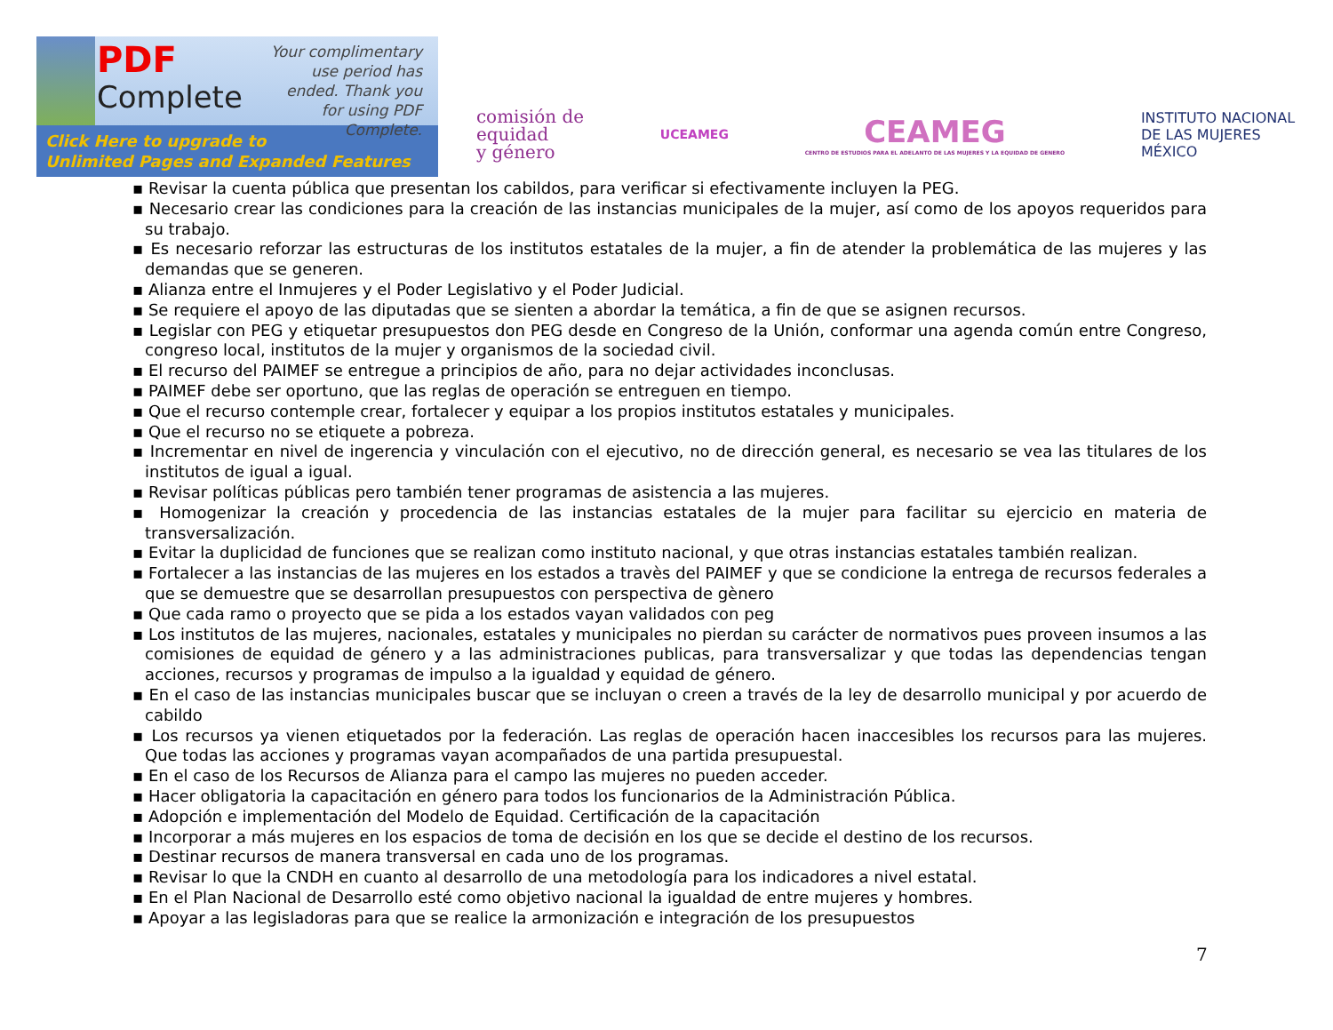PDF
Complete
Your complimentary use period has ended. Thank you for using PDF Complete.
Click Here to upgrade to
Unlimited Pages and Expanded Features
comisión de
equidad
y género
UCEAMEG
CEAMEG
CENTRO DE ESTUDIOS PARA EL ADELANTO DE LAS MUJERES Y LA EQUIDAD DE GENERO
INSTITUTO NACIONAL
DE LAS MUJERES
MÉXICO
▪ Revisar la cuenta pública que presentan los cabildos, para verificar si efectivamente incluyen la PEG.
▪ Necesario crear las condiciones para la creación de las instancias municipales de la mujer, así como de los apoyos requeridos para su trabajo.
▪ Es necesario reforzar las estructuras de los institutos estatales de la mujer, a fin de atender la problemática de las mujeres y las demandas que se generen.
▪ Alianza entre el Inmujeres y el Poder Legislativo y el Poder Judicial.
▪ Se requiere el apoyo de las diputadas que se sienten a abordar la temática, a fin de que se asignen recursos.
▪ Legislar con PEG y etiquetar presupuestos don PEG desde en Congreso de la Unión, conformar una agenda común entre Congreso, congreso local, institutos de la mujer y organismos de la sociedad civil.
▪ El recurso del PAIMEF se entregue a principios de año, para no dejar actividades inconclusas.
▪ PAIMEF debe ser oportuno, que las reglas de operación se entreguen en tiempo.
▪ Que el recurso contemple crear, fortalecer y equipar a los propios institutos estatales y municipales.
▪ Que el recurso no se etiquete a pobreza.
▪ Incrementar en nivel de ingerencia y vinculación con el ejecutivo, no de dirección general, es necesario se vea las titulares de los institutos de igual a igual.
▪ Revisar políticas públicas pero también tener programas de asistencia a las mujeres.
▪ Homogenizar la creación y procedencia de las instancias estatales de la mujer para facilitar su ejercicio en materia de transversalización.
▪ Evitar la duplicidad de funciones que se realizan como instituto nacional, y que otras instancias estatales también realizan.
▪ Fortalecer a las instancias de las mujeres en los estados a travès del PAIMEF y que se condicione la entrega de recursos federales a que se demuestre que se desarrollan presupuestos con perspectiva de gènero
▪ Que cada ramo o proyecto que se pida a los estados vayan validados con peg
▪ Los institutos de las mujeres, nacionales, estatales y municipales no pierdan su carácter de normativos pues proveen insumos a las comisiones de equidad de género y a las administraciones publicas, para transversalizar y que todas las dependencias tengan acciones, recursos y programas de impulso a la igualdad y equidad de género.
▪ En el caso de las instancias municipales buscar que se incluyan o creen a través de la ley de desarrollo municipal y por acuerdo de cabildo
▪ Los recursos ya vienen etiquetados por la federación. Las reglas de operación hacen inaccesibles los recursos para las mujeres. Que todas las acciones y programas vayan acompañados de una partida presupuestal.
▪ En el caso de los Recursos de Alianza para el campo las mujeres no pueden acceder.
▪ Hacer obligatoria la capacitación en género para todos los funcionarios de la Administración Pública.
▪ Adopción e implementación del Modelo de Equidad. Certificación de la capacitación
▪ Incorporar a más mujeres en los espacios de toma de decisión en los que se decide el destino de los recursos.
▪ Destinar recursos de manera transversal en cada uno de los programas.
▪ Revisar lo que la CNDH en cuanto al desarrollo de una metodología para los indicadores a nivel estatal.
▪ En el Plan Nacional de Desarrollo esté como objetivo nacional la igualdad de entre mujeres y hombres.
▪ Apoyar a las legisladoras para que se realice la armonización e integración de los presupuestos
7